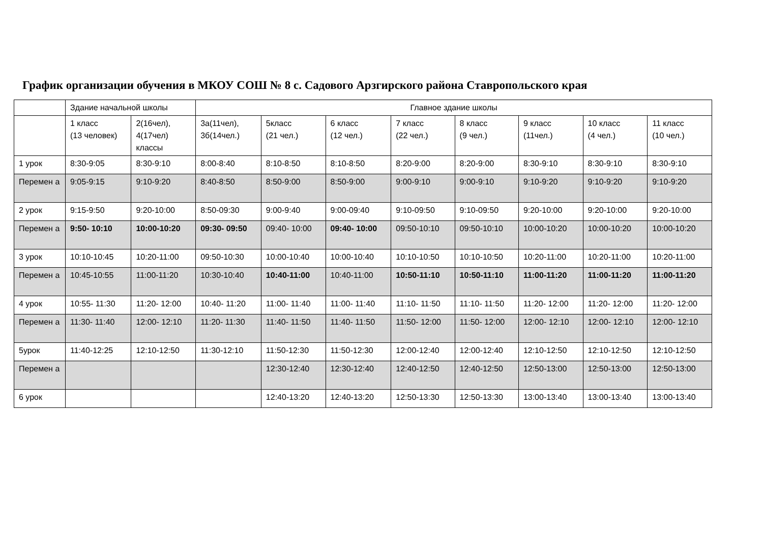График организации обучения в МКОУ СОШ № 8 с. Садового Арзгирского района Ставропольского края
| | Здание начальной школы | | Главное здание школы | | | | | | | |
| | 1 класс (13 человек) | 2(16чел), 4(17чел) классы | 3а(11чел), 3б(14чел.) | 5класс (21 чел.) | 6 класс (12 чел.) | 7 класс (22 чел.) | 8 класс (9 чел.) | 9 класс (11чел.) | 10 класс (4 чел.) | 11 класс (10 чел.) |
| 1 урок | 8:30-9:05 | 8:30-9:10 | 8:00-8:40 | 8:10-8:50 | 8:10-8:50 | 8:20-9:00 | 8:20-9:00 | 8:30-9:10 | 8:30-9:10 | 8:30-9:10 |
| Перемен а | 9:05-9:15 | 9:10-9:20 | 8:40-8:50 | 8:50-9:00 | 8:50-9:00 | 9:00-9:10 | 9:00-9:10 | 9:10-9:20 | 9:10-9:20 | 9:10-9:20 |
| 2 урок | 9:15-9:50 | 9:20-10:00 | 8:50-09:30 | 9:00-9:40 | 9:00-09:40 | 9:10-09:50 | 9:10-09:50 | 9:20-10:00 | 9:20-10:00 | 9:20-10:00 |
| Перемен а | 9:50- 10:10 | 10:00-10:20 | 09:30- 09:50 | 09:40- 10:00 | 09:40- 10:00 | 09:50-10:10 | 09:50-10:10 | 10:00-10:20 | 10:00-10:20 | 10:00-10:20 |
| 3 урок | 10:10-10:45 | 10:20-11:00 | 09:50-10:30 | 10:00-10:40 | 10:00-10:40 | 10:10-10:50 | 10:10-10:50 | 10:20-11:00 | 10:20-11:00 | 10:20-11:00 |
| Перемен а | 10:45-10:55 | 11:00-11:20 | 10:30-10:40 | 10:40-11:00 | 10:40-11:00 | 10:50-11:10 | 10:50-11:10 | 11:00-11:20 | 11:00-11:20 | 11:00-11:20 |
| 4 урок | 10:55- 11:30 | 11:20- 12:00 | 10:40- 11:20 | 11:00- 11:40 | 11:00- 11:40 | 11:10- 11:50 | 11:10- 11:50 | 11:20- 12:00 | 11:20- 12:00 | 11:20- 12:00 |
| Перемен а | 11:30- 11:40 | 12:00- 12:10 | 11:20- 11:30 | 11:40- 11:50 | 11:40- 11:50 | 11:50- 12:00 | 11:50- 12:00 | 12:00- 12:10 | 12:00- 12:10 | 12:00- 12:10 |
| 5урок | 11:40-12:25 | 12:10-12:50 | 11:30-12:10 | 11:50-12:30 | 11:50-12:30 | 12:00-12:40 | 12:00-12:40 | 12:10-12:50 | 12:10-12:50 | 12:10-12:50 |
| Перемен а | | | | 12:30-12:40 | 12:30-12:40 | 12:40-12:50 | 12:40-12:50 | 12:50-13:00 | 12:50-13:00 | 12:50-13:00 |
| 6 урок | | | | 12:40-13:20 | 12:40-13:20 | 12:50-13:30 | 12:50-13:30 | 13:00-13:40 | 13:00-13:40 | 13:00-13:40 |